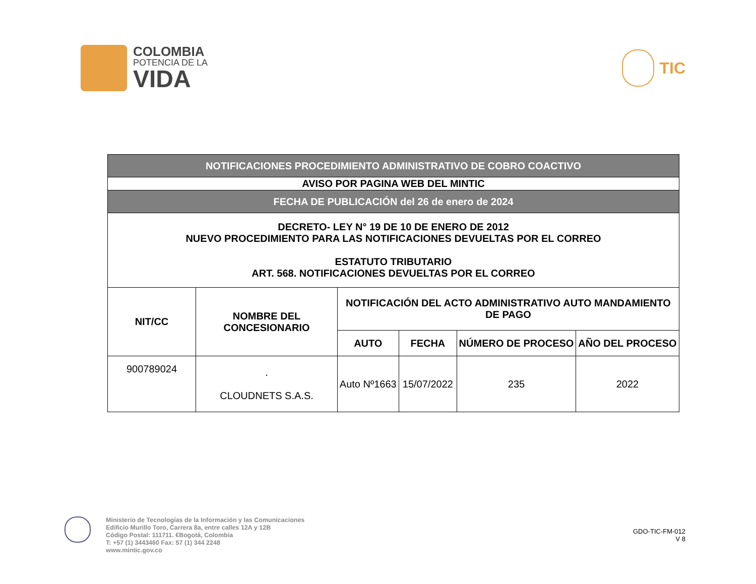COLOMBIA
POTENCIA DE LA
VIDA
TIC
| NOTIFICACIONES PROCEDIMIENTO ADMINISTRATIVO DE COBRO COACTIVO | | | | | |
| AVISO POR PAGINA WEB DEL MINTIC | | | | | |
| FECHA DE PUBLICACIÓN del 26 de enero de 2024 | | | | | |
| DECRETO- LEY N° 19 DE 10 DE ENERO DE 2012 NUEVO PROCEDIMIENTO PARA LAS NOTIFICACIONES DEVUELTAS POR EL CORREO ESTATUTO TRIBUTARIO ART. 568. NOTIFICACIONES DEVUELTAS POR EL CORREO | | | | | |
| NIT/CC | NOMBRE DEL CONCESIONARIO | NOTIFICACIÓN DEL ACTO ADMINISTRATIVO AUTO MANDAMIENTO DE PAGO | | | |
| | | AUTO | FECHA | NÚMERO DE PROCESO | AÑO DEL PROCESO |
| 900789024 | . CLOUDNETS S.A.S. | Auto Nº1663 | 15/07/2022 | 235 | 2022 |
Ministerio de Tecnologías de la Información y las Comunicaciones
Edificio Murillo Toro, Carrera 8a, entre calles 12A y 12B
Código Postal: 111711. €Bogotá, Colombia
T: +57 (1) 3443460 Fax: 57 (1) 344 2248
www.mintic.gov.co
GDO-TIC-FM-012
V 8